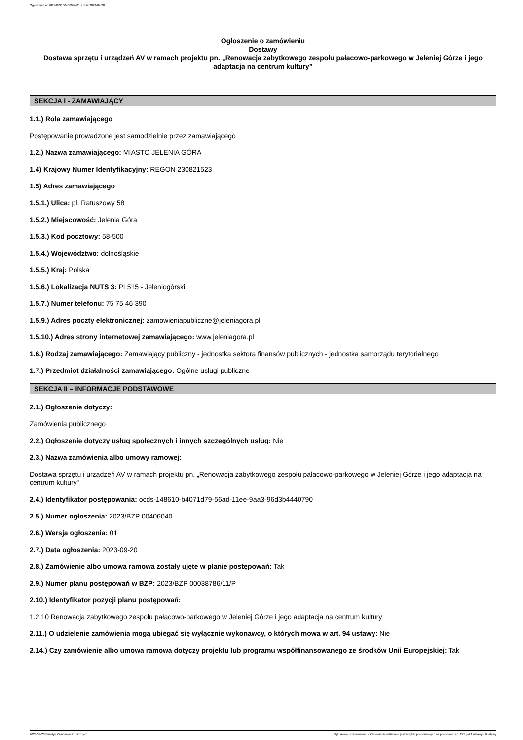Ogłoszenie nr 2023/BZP 00406040/01 z dnia 2023-09-20
Ogłoszenie o zamówieniu
Dostawy
Dostawa sprzętu i urządzeń AV w ramach projektu pn. „Renowacja zabytkowego zespołu pałacowo-parkowego w Jeleniej Górze i jego adaptacja na centrum kultury”
SEKCJA I - ZAMAWIAJĄCY
1.1.) Rola zamawiającego
Postępowanie prowadzone jest samodzielnie przez zamawiającego
1.2.) Nazwa zamawiającego: MIASTO JELENIA GÓRA
1.4) Krajowy Numer Identyfikacyjny: REGON 230821523
1.5) Adres zamawiającego
1.5.1.) Ulica: pl. Ratuszowy 58
1.5.2.) Miejscowość: Jelenia Góra
1.5.3.) Kod pocztowy: 58-500
1.5.4.) Województwo: dolnośląskie
1.5.5.) Kraj: Polska
1.5.6.) Lokalizacja NUTS 3: PL515 - Jeleniogórski
1.5.7.) Numer telefonu: 75 75 46 390
1.5.9.) Adres poczty elektronicznej: zamowieniapubliczne@jeleniagora.pl
1.5.10.) Adres strony internetowej zamawiającego: www.jeleniagora.pl
1.6.) Rodzaj zamawiającego: Zamawiający publiczny - jednostka sektora finansów publicznych - jednostka samorządu terytorialnego
1.7.) Przedmiot działalności zamawiającego: Ogólne usługi publiczne
SEKCJA II – INFORMACJE PODSTAWOWE
2.1.) Ogłoszenie dotyczy:
Zamówienia publicznego
2.2.) Ogłoszenie dotyczy usług społecznych i innych szczególnych usług: Nie
2.3.) Nazwa zamówienia albo umowy ramowej:
Dostawa sprzętu i urządzeń AV w ramach projektu pn. „Renowacja zabytkowego zespołu pałacowo-parkowego w Jeleniej Górze i jego adaptacja na centrum kultury”
2.4.) Identyfikator postępowania: ocds-148610-b4071d79-56ad-11ee-9aa3-96d3b4440790
2.5.) Numer ogłoszenia: 2023/BZP 00406040
2.6.) Wersja ogłoszenia: 01
2.7.) Data ogłoszenia: 2023-09-20
2.8.) Zamówienie albo umowa ramowa zostały ujęte w planie postępowań: Tak
2.9.) Numer planu postępowań w BZP: 2023/BZP 00038786/11/P
2.10.) Identyfikator pozycji planu postępowań:
1.2.10 Renowacja zabytkowego zespołu pałacowo-parkowego w Jeleniej Górze i jego adaptacja na centrum kultury
2.11.) O udzielenie zamówienia mogą ubiegać się wyłącznie wykonawcy, o których mowa w art. 94 ustawy: Nie
2.14.) Czy zamówienie albo umowa ramowa dotyczy projektu lub programu współfinansowanego ze środków Unii Europejskiej: Tak
2023-09-20 Biuletyn Zamówień Publicznych Ogłoszenie o zamówieniu - Zamówienie udzielane jest w trybie podstawowym na podstawie: art. 275 pkt 1 ustawy - Dostawy